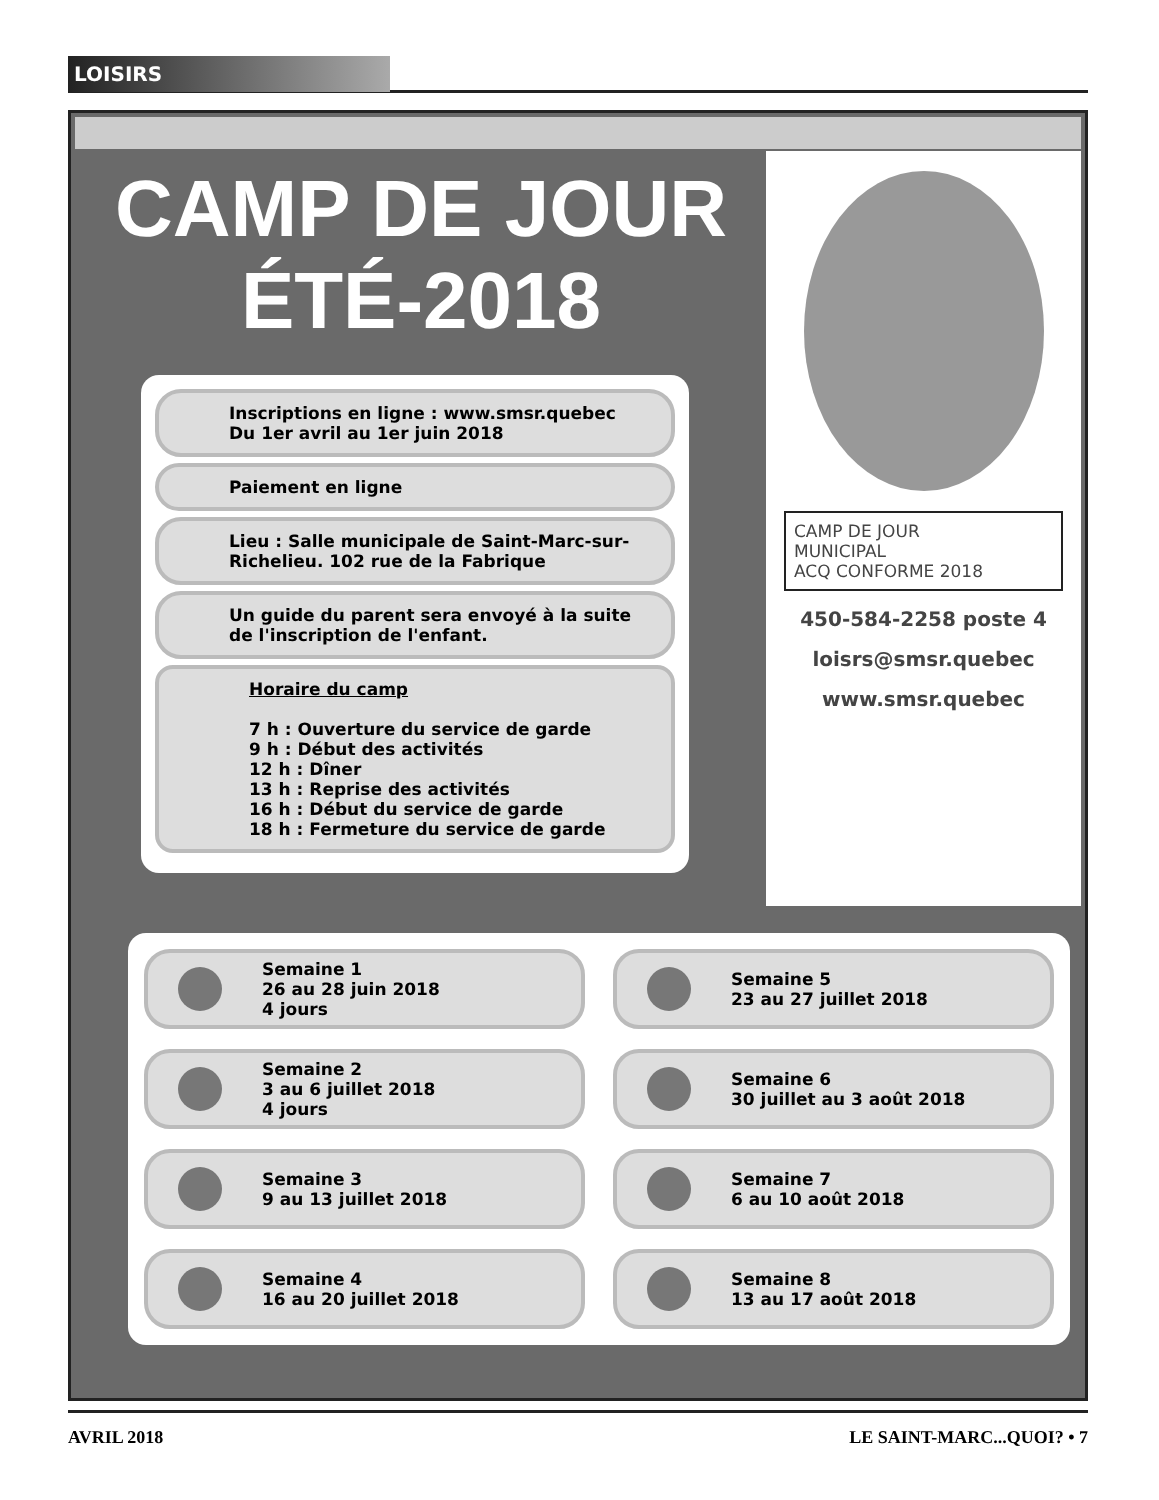LOISIRS
CAMP DE JOUR
ÉTÉ-2018
CAMP DE JOUR
MUNICIPAL
ACQ CONFORME 2018
450-584-2258 poste 4
loisrs@smsr.quebec
www.smsr.quebec
Inscriptions en ligne : www.smsr.quebec
Du 1er avril au 1er juin 2018
Paiement en ligne
Lieu : Salle municipale de Saint-Marc-sur-Richelieu. 102 rue de la Fabrique
Un guide du parent sera envoyé à la suite de l'inscription de l'enfant.
Horaire du camp
7 h : Ouverture du service de garde
9 h : Début des activités
12 h : Dîner
13 h : Reprise des activités
16 h : Début du service de garde
18 h : Fermeture du service de garde
Semaine 1
26 au 28 juin 2018
4 jours
Semaine 5
23 au 27 juillet 2018
Semaine 2
3 au 6 juillet 2018
4 jours
Semaine 6
30 juillet au 3 août 2018
Semaine 3
9 au 13 juillet 2018
Semaine 7
6 au 10 août 2018
Semaine 4
16 au 20 juillet 2018
Semaine 8
13 au 17 août 2018
AVRIL 2018 LE SAINT-MARC...QUOI? • 7